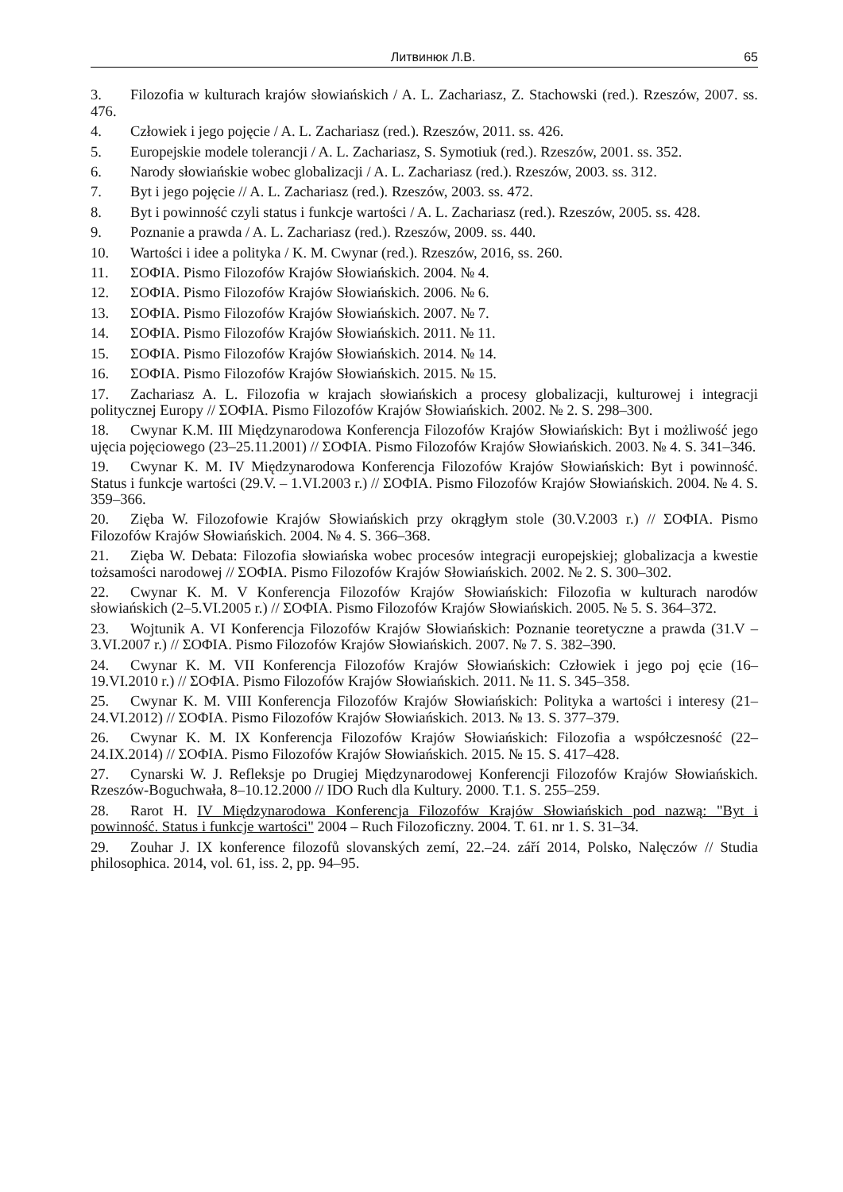Литвинюк Л.В. 65
3. Filozofia w kulturach krajów słowiańskich / A. L. Zachariasz, Z. Stachowski (red.). Rzeszów, 2007. ss. 476.
4. Człowiek i jego pojęcie / A. L. Zachariasz (red.). Rzeszów, 2011. ss. 426.
5. Europejskie modele tolerancji / A. L. Zachariasz, S. Symotiuk (red.). Rzeszów, 2001. ss. 352.
6. Narody słowiańskie wobec globalizacji / A. L. Zachariasz (red.). Rzeszów, 2003. ss. 312.
7. Byt i jego pojęcie // A. L. Zachariasz (red.). Rzeszów, 2003. ss. 472.
8. Byt i powinność czyli status i funkcje wartości / A. L. Zachariasz (red.). Rzeszów, 2005. ss. 428.
9. Poznanie a prawda / A. L. Zachariasz (red.). Rzeszów, 2009. ss. 440.
10. Wartości i idee a polityka / K. M. Cwynar (red.). Rzeszów, 2016, ss. 260.
11. ΣΟΦΙΑ. Pismo Filozofów Krajów Słowiańskich. 2004. № 4.
12. ΣΟΦΙΑ. Pismo Filozofów Krajów Słowiańskich. 2006. № 6.
13. ΣΟΦΙΑ. Pismo Filozofów Krajów Słowiańskich. 2007. № 7.
14. ΣΟΦΙΑ. Pismo Filozofów Krajów Słowiańskich. 2011. № 11.
15. ΣΟΦΙΑ. Pismo Filozofów Krajów Słowiańskich. 2014. № 14.
16. ΣΟΦΙΑ. Pismo Filozofów Krajów Słowiańskich. 2015. № 15.
17. Zachariasz A. L. Filozofia w krajach słowiańskich a procesy globalizacji, kulturowej i integracji politycznej Europy // ΣΟΦΙΑ. Pismo Filozofów Krajów Słowiańskich. 2002. № 2. S. 298–300.
18. Cwynar K.M. III Międzynarodowa Konferencja Filozofów Krajów Słowiańskich: Byt i możliwość jego ujęcia pojęciowego (23–25.11.2001) // ΣΟΦΙΑ. Pismo Filozofów Krajów Słowiańskich. 2003. № 4. S. 341–346.
19. Cwynar K. M. IV Międzynarodowa Konferencja Filozofów Krajów Słowiańskich: Byt i powinność. Status i funkcje wartości (29.V. – 1.VI.2003 r.) // ΣΟΦΙΑ. Pismo Filozofów Krajów Słowiańskich. 2004. № 4. S. 359–366.
20. Zięba W. Filozofowie Krajów Słowiańskich przy okrągłym stole (30.V.2003 r.) // ΣΟΦΙΑ. Pismo Filozofów Krajów Słowiańskich. 2004. № 4. S. 366–368.
21. Zięba W. Debata: Filozofia słowiańska wobec procesów integracji europejskiej; globalizacja a kwestie tożsamości narodowej // ΣΟΦΙΑ. Pismo Filozofów Krajów Słowiańskich. 2002. № 2. S. 300–302.
22. Cwynar K. M. V Konferencja Filozofów Krajów Słowiańskich: Filozofia w kulturach narodów słowiańskich (2–5.VI.2005 r.) // ΣΟΦΙΑ. Pismo Filozofów Krajów Słowiańskich. 2005. № 5. S. 364–372.
23. Wojtunik A. VI Konferencja Filozofów Krajów Słowiańskich: Poznanie teoretyczne a prawda (31.V – 3.VI.2007 r.) // ΣΟΦΙΑ. Pismo Filozofów Krajów Słowiańskich. 2007. № 7. S. 382–390.
24. Cwynar K. M. VII Konferencja Filozofów Krajów Słowiańskich: Człowiek i jego poj ęcie (16–19.VI.2010 r.) // ΣΟΦΙΑ. Pismo Filozofów Krajów Słowiańskich. 2011. № 11. S. 345–358.
25. Cwynar K. M. VIII Konferencja Filozofów Krajów Słowiańskich: Polityka a wartości i interesy (21–24.VI.2012) // ΣΟΦΙΑ. Pismo Filozofów Krajów Słowiańskich. 2013. № 13. S. 377–379.
26. Cwynar K. M. IX Konferencja Filozofów Krajów Słowiańskich: Filozofia a współczesność (22–24.IX.2014) // ΣΟΦΙΑ. Pismo Filozofów Krajów Słowiańskich. 2015. № 15. S. 417–428.
27. Cynarski W. J. Refleksje po Drugiej Międzynarodowej Konferencji Filozofów Krajów Słowiańskich. Rzeszów-Boguchwała, 8–10.12.2000 // IDO Ruch dla Kultury. 2000. T.1. S. 255–259.
28. Rarot H. IV Międzynarodowa Konferencja Filozofów Krajów Słowiańskich pod nazwą: "Byt i powinność. Status i funkcje wartości" 2004 – Ruch Filozoficzny. 2004. T. 61. nr 1. S. 31–34.
29. Zouhar J. IX konference filozofů slovanských zemí, 22.–24. září 2014, Polsko, Nalęczów // Studia philosophica. 2014, vol. 61, iss. 2, pp. 94–95.